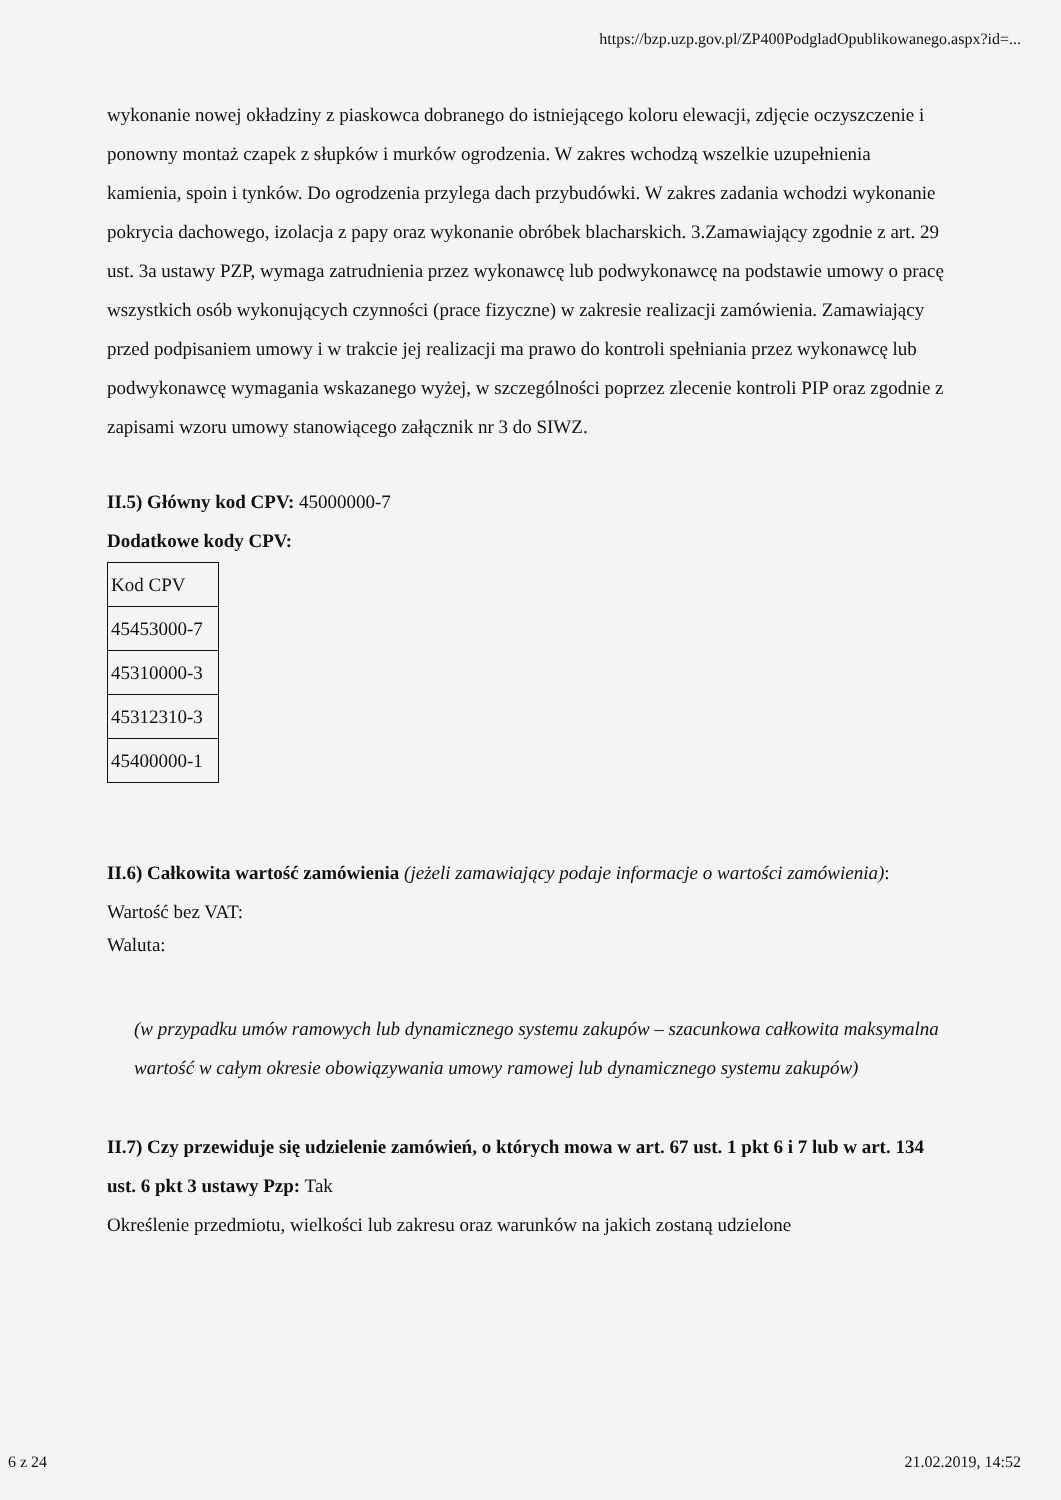https://bzp.uzp.gov.pl/ZP400PodgladOpublikowanego.aspx?id=...
wykonanie nowej okładziny z piaskowca dobranego do istniejącego koloru elewacji, zdjęcie oczyszczenie i ponowny montaż czapek z słupków i murków ogrodzenia. W zakres wchodzą wszelkie uzupełnienia kamienia, spoin i tynków. Do ogrodzenia przylega dach przybudówki. W zakres zadania wchodzi wykonanie pokrycia dachowego, izolacja z papy oraz wykonanie obróbek blacharskich. 3.Zamawiający zgodnie z art. 29 ust. 3a ustawy PZP, wymaga zatrudnienia przez wykonawcę lub podwykonawcę na podstawie umowy o pracę wszystkich osób wykonujących czynności (prace fizyczne) w zakresie realizacji zamówienia. Zamawiający przed podpisaniem umowy i w trakcie jej realizacji ma prawo do kontroli spełniania przez wykonawcę lub podwykonawcę wymagania wskazanego wyżej, w szczególności poprzez zlecenie kontroli PIP oraz zgodnie z zapisami wzoru umowy stanowiącego załącznik nr 3 do SIWZ.
II.5) Główny kod CPV: 45000000-7
Dodatkowe kody CPV:
| Kod CPV |
| 45453000-7 |
| 45310000-3 |
| 45312310-3 |
| 45400000-1 |
II.6) Całkowita wartość zamówienia (jeżeli zamawiający podaje informacje o wartości zamówienia):
Wartość bez VAT:
Waluta:
(w przypadku umów ramowych lub dynamicznego systemu zakupów – szacunkowa całkowita maksymalna wartość w całym okresie obowiązywania umowy ramowej lub dynamicznego systemu zakupów)
II.7) Czy przewiduje się udzielenie zamówień, o których mowa w art. 67 ust. 1 pkt 6 i 7 lub w art. 134 ust. 6 pkt 3 ustawy Pzp: Tak
Określenie przedmiotu, wielkości lub zakresu oraz warunków na jakich zostaną udzielone
6 z 24 21.02.2019, 14:52